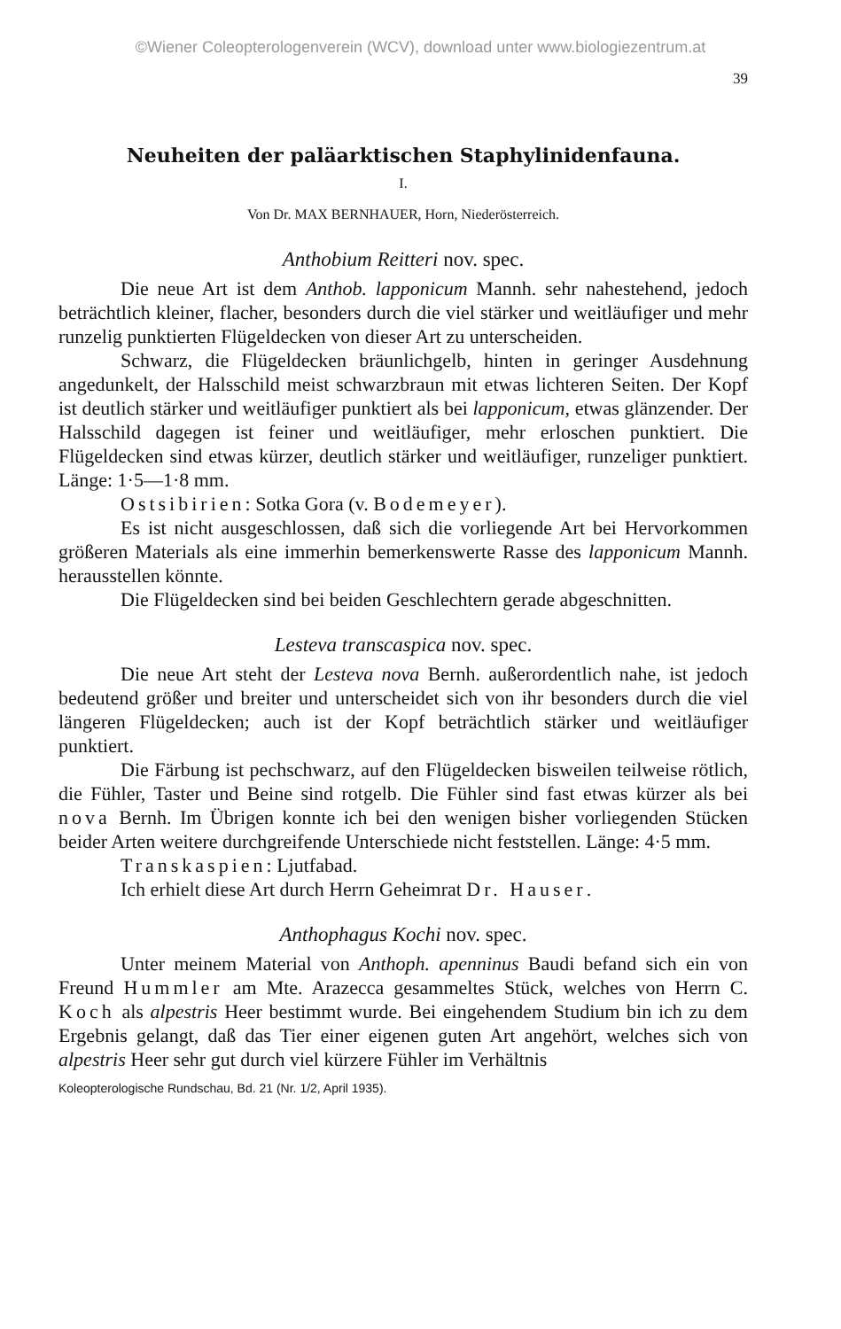©Wiener Coleopterologenverein (WCV), download unter www.biologiezentrum.at
39
Neuheiten der paläarktischen Staphylinidenfauna.
I.
Von Dr. MAX BERNHAUER, Horn, Niederösterreich.
Anthobium Reitteri nov. spec.
Die neue Art ist dem Anthob. lapponicum Mannh. sehr nahestehend, jedoch beträchtlich kleiner, flacher, besonders durch die viel stärker und weitläufiger und mehr runzelig punktierten Flügeldecken von dieser Art zu unterscheiden.
Schwarz, die Flügeldecken bräunlichgelb, hinten in geringer Ausdehnung angedunkelt, der Halsschild meist schwarzbraun mit etwas lichteren Seiten. Der Kopf ist deutlich stärker und weitläufiger punktiert als bei lapponicum, etwas glänzender. Der Halsschild dagegen ist feiner und weitläufiger, mehr erloschen punktiert. Die Flügeldecken sind etwas kürzer, deutlich stärker und weitläufiger, runzeliger punktiert. Länge: 1·5—1·8 mm.
Ostsibirien: Sotka Gora (v. Bodemeyer).
Es ist nicht ausgeschlossen, daß sich die vorliegende Art bei Hervorkommen größeren Materials als eine immerhin bemerkenswerte Rasse des lapponicum Mannh. herausstellen könnte.
Die Flügeldecken sind bei beiden Geschlechtern gerade abgeschnitten.
Lesteva transcaspica nov. spec.
Die neue Art steht der Lesteva nova Bernh. außerordentlich nahe, ist jedoch bedeutend größer und breiter und unterscheidet sich von ihr besonders durch die viel längeren Flügeldecken; auch ist der Kopf beträchtlich stärker und weitläufiger punktiert.
Die Färbung ist pechschwarz, auf den Flügeldecken bisweilen teilweise rötlich, die Fühler, Taster und Beine sind rotgelb. Die Fühler sind fast etwas kürzer als bei nova Bernh. Im Übrigen konnte ich bei den wenigen bisher vorliegenden Stücken beider Arten weitere durchgreifende Unterschiede nicht feststellen. Länge: 4·5 mm.
Transkaspien: Ljutfabad.
Ich erhielt diese Art durch Herrn Geheimrat Dr. Hauser.
Anthophagus Kochi nov. spec.
Unter meinem Material von Anthoph. apenninus Baudi befand sich ein von Freund Hummler am Mte. Arazecca gesammeltes Stück, welches von Herrn C. Koch als alpestris Heer bestimmt wurde. Bei eingehendem Studium bin ich zu dem Ergebnis gelangt, daß das Tier einer eigenen guten Art angehört, welches sich von alpestris Heer sehr gut durch viel kürzere Fühler im Verhältnis
Koleopterologische Rundschau, Bd. 21 (Nr. 1/2, April 1935).